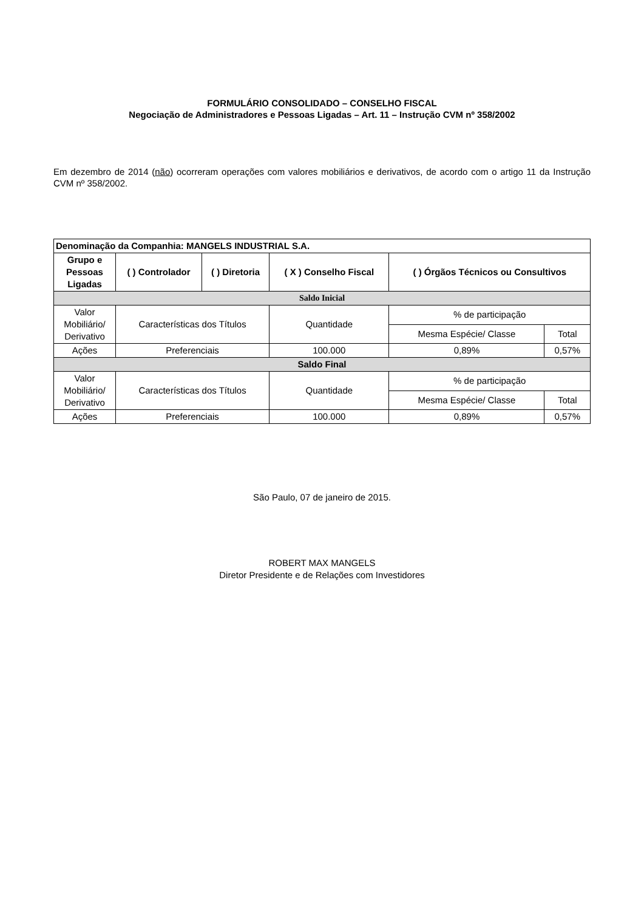FORMULÁRIO CONSOLIDADO – CONSELHO FISCAL
Negociação de Administradores e Pessoas Ligadas – Art. 11 – Instrução CVM nº 358/2002
Em dezembro de 2014 (não) ocorreram operações com valores mobiliários e derivativos, de acordo com o artigo 11 da Instrução CVM nº 358/2002.
| Denominação da Companhia: MANGELS INDUSTRIAL S.A. | | | | | | |
| --- | --- | --- | --- | --- | --- | --- |
| Grupo e Pessoas Ligadas | ( ) Controlador | ( ) Diretoria | ( X ) Conselho Fiscal | | ( ) Órgãos Técnicos ou Consultivos | |
| Saldo Inicial | | | | | | |
| Valor Mobiliário/ Derivativo | Características dos Títulos | | | Quantidade | % de participação | |
| | | | | | Mesma Espécie/ Classe | Total |
| Ações | Preferenciais | | | 100.000 | 0,89% | 0,57% |
| Saldo Final | | | | | | |
| Valor Mobiliário/ Derivativo | Características dos Títulos | | | Quantidade | % de participação | |
| | | | | | Mesma Espécie/ Classe | Total |
| Ações | Preferenciais | | | 100.000 | 0,89% | 0,57% |
São Paulo, 07 de janeiro de 2015.
ROBERT MAX MANGELS
Diretor Presidente e de Relações com Investidores